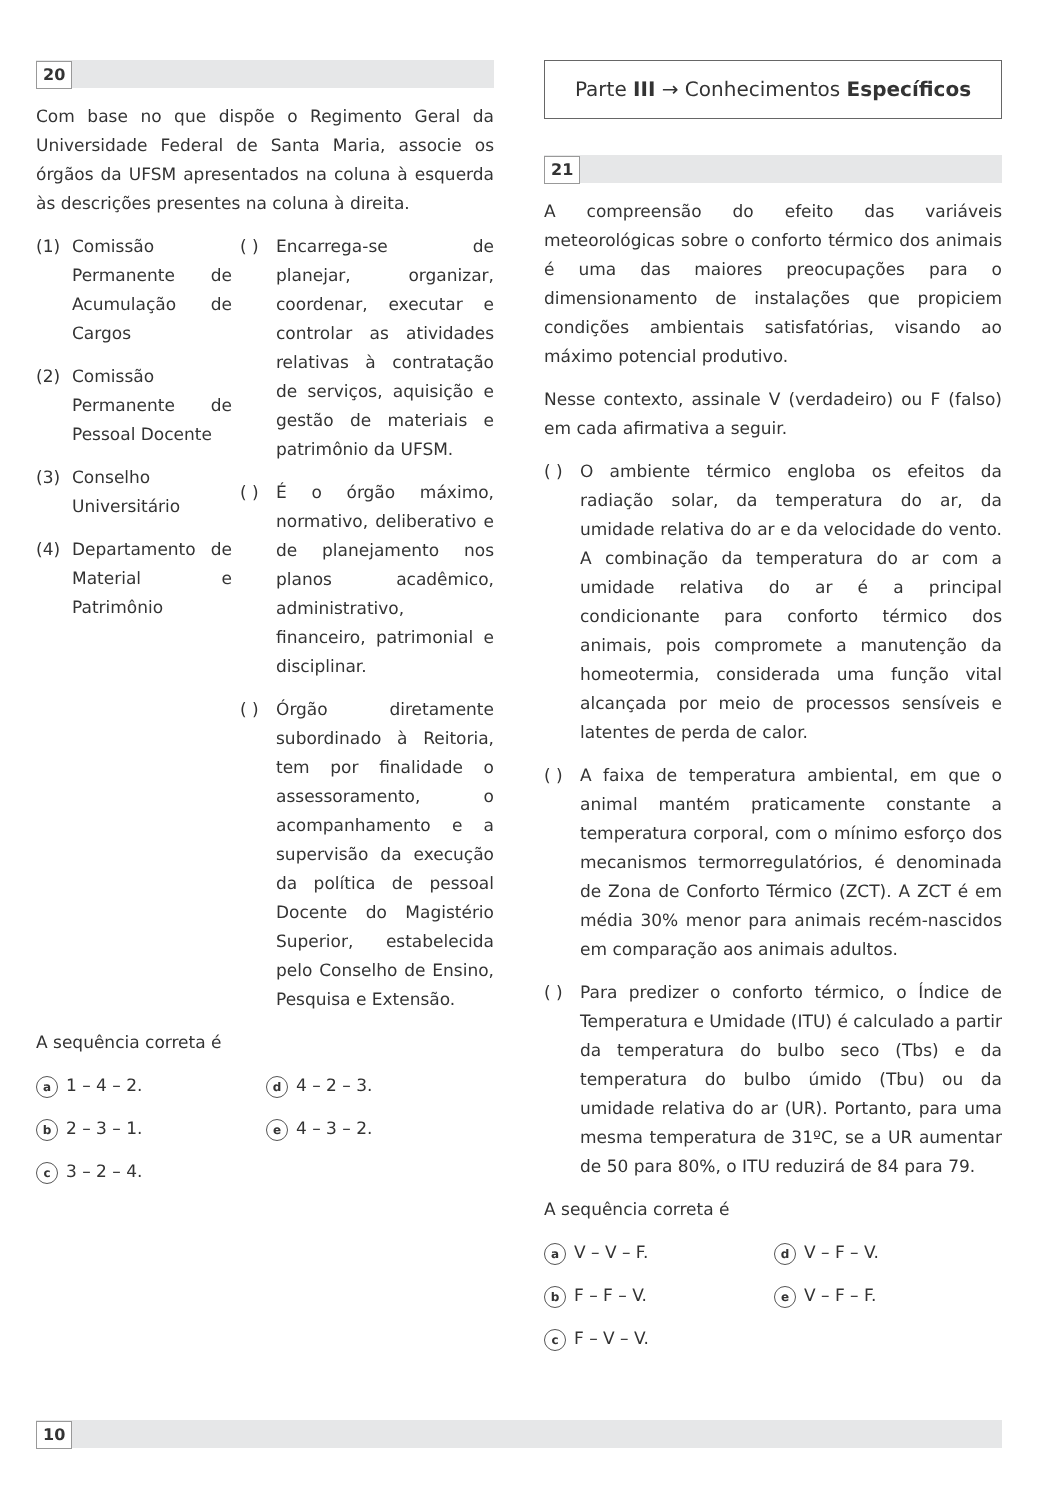20
Com base no que dispõe o Regimento Geral da Universidade Federal de Santa Maria, associe os órgãos da UFSM apresentados na coluna à esquerda às descrições presentes na coluna à direita.
(1) Comissão Permanente de Acumulação de Cargos
(2) Comissão Permanente de Pessoal Docente
(3) Conselho Universitário
(4) Departamento de Material e Patrimônio
( ) Encarrega-se de planejar, organizar, coordenar, executar e controlar as atividades relativas à contratação de serviços, aquisição e gestão de materiais e patrimônio da UFSM.
( ) É o órgão máximo, normativo, deliberativo e de planejamento nos planos acadêmico, administrativo, financeiro, patrimonial e disciplinar.
( ) Órgão diretamente subordinado à Reitoria, tem por finalidade o assessoramento, o acompanhamento e a supervisão da execução da política de pessoal Docente do Magistério Superior, estabelecida pelo Conselho de Ensino, Pesquisa e Extensão.
A sequência correta é
a 1 – 4 – 2.
d 4 – 2 – 3.
b 2 – 3 – 1.
e 4 – 3 – 2.
c 3 – 2 – 4.
Parte III → Conhecimentos Específicos
21
A compreensão do efeito das variáveis meteorológicas sobre o conforto térmico dos animais é uma das maiores preocupações para o dimensionamento de instalações que propiciem condições ambientais satisfatórias, visando ao máximo potencial produtivo.
Nesse contexto, assinale V (verdadeiro) ou F (falso) em cada afirmativa a seguir.
( ) O ambiente térmico engloba os efeitos da radiação solar, da temperatura do ar, da umidade relativa do ar e da velocidade do vento. A combinação da temperatura do ar com a umidade relativa do ar é a principal condicionante para conforto térmico dos animais, pois compromete a manutenção da homeotermia, considerada uma função vital alcançada por meio de processos sensíveis e latentes de perda de calor.
( ) A faixa de temperatura ambiental, em que o animal mantém praticamente constante a temperatura corporal, com o mínimo esforço dos mecanismos termorregulatórios, é denominada de Zona de Conforto Térmico (ZCT). A ZCT é em média 30% menor para animais recém-nascidos em comparação aos animais adultos.
( ) Para predizer o conforto térmico, o Índice de Temperatura e Umidade (ITU) é calculado a partir da temperatura do bulbo seco (Tbs) e da temperatura do bulbo úmido (Tbu) ou da umidade relativa do ar (UR). Portanto, para uma mesma temperatura de 31ºC, se a UR aumentar de 50 para 80%, o ITU reduzirá de 84 para 79.
A sequência correta é
a V – V – F.
d V – F – V.
b F – F – V.
e V – F – F.
c F – V – V.
10